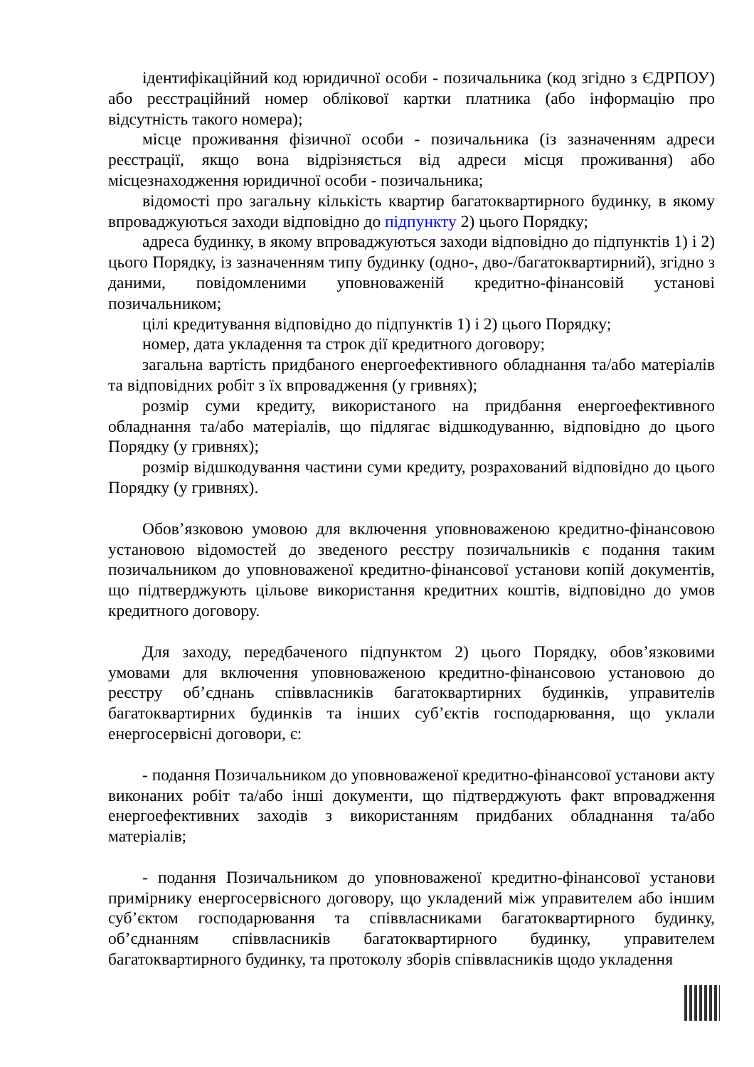ідентифікаційний код юридичної особи - позичальника (код згідно з ЄДРПОУ) або реєстраційний номер облікової картки платника (або інформацію про відсутність такого номера);
місце проживання фізичної особи - позичальника (із зазначенням адреси реєстрації, якщо вона відрізняється від адреси місця проживання) або місцезнаходження юридичної особи - позичальника;
відомості про загальну кількість квартир багатоквартирного будинку, в якому впроваджуються заходи відповідно до підпункту 2) цього Порядку;
адреса будинку, в якому впроваджуються заходи відповідно до підпунктів 1) і 2) цього Порядку, із зазначенням типу будинку (одно-, дво-/багатоквартирний), згідно з даними, повідомленими уповноваженій кредитно-фінансовій установі позичальником;
цілі кредитування відповідно до підпунктів 1) і 2) цього Порядку;
номер, дата укладення та строк дії кредитного договору;
загальна вартість придбаного енергоефективного обладнання та/або матеріалів та відповідних робіт з їх впровадження (у гривнях);
розмір суми кредиту, використаного на придбання енергоефективного обладнання та/або матеріалів, що підлягає відшкодуванню, відповідно до цього Порядку (у гривнях);
розмір відшкодування частини суми кредиту, розрахований відповідно до цього Порядку (у гривнях).
Обов’язковою умовою для включення уповноваженою кредитно-фінансовою установою відомостей до зведеного реєстру позичальників є подання таким позичальником до уповноваженої кредитно-фінансової установи копій документів, що підтверджують цільове використання кредитних коштів, відповідно до умов кредитного договору.
Для заходу, передбаченого підпунктом 2) цього Порядку, обов’язковими умовами для включення уповноваженою кредитно-фінансовою установою до реєстру об’єднань співвласників багатоквартирних будинків, управителів багатоквартирних будинків та інших суб’єктів господарювання, що уклали енергосервісні договори, є:
- подання Позичальником до уповноваженої кредитно-фінансової установи акту виконаних робіт та/або інші документи, що підтверджують факт впровадження енергоефективних заходів з використанням придбаних обладнання та/або матеріалів;
- подання Позичальником до уповноваженої кредитно-фінансової установи примірнику енергосервісного договору, що укладений між управителем або іншим суб’єктом господарювання та співвласниками багатоквартирного будинку, об’єднанням співвласників багатоквартирного будинку, управителем багатоквартирного будинку, та протоколу зборів співвласників щодо укладення